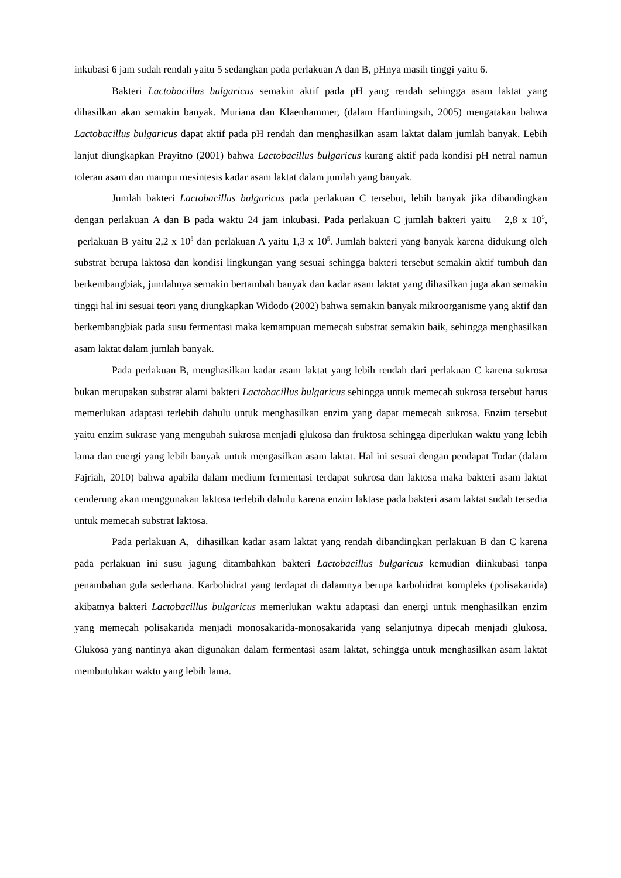inkubasi 6 jam sudah rendah yaitu 5 sedangkan pada perlakuan A dan B, pHnya masih tinggi yaitu 6.
Bakteri Lactobacillus bulgaricus semakin aktif pada pH yang rendah sehingga asam laktat yang dihasilkan akan semakin banyak. Muriana dan Klaenhammer, (dalam Hardiningsih, 2005) mengatakan bahwa Lactobacillus bulgaricus dapat aktif pada pH rendah dan menghasilkan asam laktat dalam jumlah banyak. Lebih lanjut diungkapkan Prayitno (2001) bahwa Lactobacillus bulgaricus kurang aktif pada kondisi pH netral namun toleran asam dan mampu mesintesis kadar asam laktat dalam jumlah yang banyak.
Jumlah bakteri Lactobacillus bulgaricus pada perlakuan C tersebut, lebih banyak jika dibandingkan dengan perlakuan A dan B pada waktu 24 jam inkubasi. Pada perlakuan C jumlah bakteri yaitu 2,8 x 10<sup>5</sup>, perlakuan B yaitu 2,2 x 10<sup>5</sup> dan perlakuan A yaitu 1,3 x 10<sup>5</sup>. Jumlah bakteri yang banyak karena didukung oleh substrat berupa laktosa dan kondisi lingkungan yang sesuai sehingga bakteri tersebut semakin aktif tumbuh dan berkembangbiak, jumlahnya semakin bertambah banyak dan kadar asam laktat yang dihasilkan juga akan semakin tinggi hal ini sesuai teori yang diungkapkan Widodo (2002) bahwa semakin banyak mikroorganisme yang aktif dan berkembangbiak pada susu fermentasi maka kemampuan memecah substrat semakin baik, sehingga menghasilkan asam laktat dalam jumlah banyak.
Pada perlakuan B, menghasilkan kadar asam laktat yang lebih rendah dari perlakuan C karena sukrosa bukan merupakan substrat alami bakteri Lactobacillus bulgaricus sehingga untuk memecah sukrosa tersebut harus memerlukan adaptasi terlebih dahulu untuk menghasilkan enzim yang dapat memecah sukrosa. Enzim tersebut yaitu enzim sukrase yang mengubah sukrosa menjadi glukosa dan fruktosa sehingga diperlukan waktu yang lebih lama dan energi yang lebih banyak untuk mengasilkan asam laktat. Hal ini sesuai dengan pendapat Todar (dalam Fajriah, 2010) bahwa apabila dalam medium fermentasi terdapat sukrosa dan laktosa maka bakteri asam laktat cenderung akan menggunakan laktosa terlebih dahulu karena enzim laktase pada bakteri asam laktat sudah tersedia untuk memecah substrat laktosa.
Pada perlakuan A, dihasilkan kadar asam laktat yang rendah dibandingkan perlakuan B dan C karena pada perlakuan ini susu jagung ditambahkan bakteri Lactobacillus bulgaricus kemudian diinkubasi tanpa penambahan gula sederhana. Karbohidrat yang terdapat di dalamnya berupa karbohidrat kompleks (polisakarida) akibatnya bakteri Lactobacillus bulgaricus memerlukan waktu adaptasi dan energi untuk menghasilkan enzim yang memecah polisakarida menjadi monosakarida-monosakarida yang selanjutnya dipecah menjadi glukosa. Glukosa yang nantinya akan digunakan dalam fermentasi asam laktat, sehingga untuk menghasilkan asam laktat membutuhkan waktu yang lebih lama.